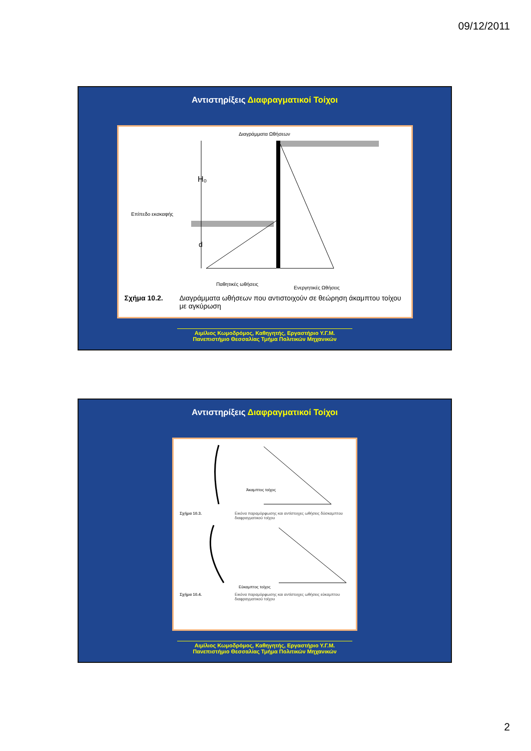09/12/2011
Αντιστηρίξεις Διαφραγματικοί Τοίχοι
Διαγράμματα Ωθήσεων
H₀
d
Επίπεδο εκσκαφής
Παθητικές ωθήσεις
Ενεργητικές Ωθήσεις
Σχήμα 10.2. Διαγράμματα ωθήσεων που αντιστοιχούν σε θεώρηση άκαμπτου τοίχου με αγκύρωση
Αιμίλιος Κωμοδρόμος, Καθηγητής, Εργαστήριο Υ.Γ.Μ.
Πανεπιστήμιο Θεσσαλίας Τμήμα Πολιτικών Μηχανικών
Αντιστηρίξεις Διαφραγματικοί Τοίχοι
Άκαμπτος τοίχος
Σχήμα 10.3. Εικόνα παραμόρφωσης και αντίστοιχες ωθήσεις δύσκαμπτου διαφραγματικού τοίχου
Εύκαμπτος τοίχος
Σχήμα 10.4. Εικόνα παραμόρφωσης και αντίστοιχες ωθήσεις εύκαμπτου διαφραγματικού τοίχου
Αιμίλιος Κωμοδρόμος, Καθηγητής, Εργαστήριο Υ.Γ.Μ.
Πανεπιστήμιο Θεσσαλίας Τμήμα Πολιτικών Μηχανικών
2